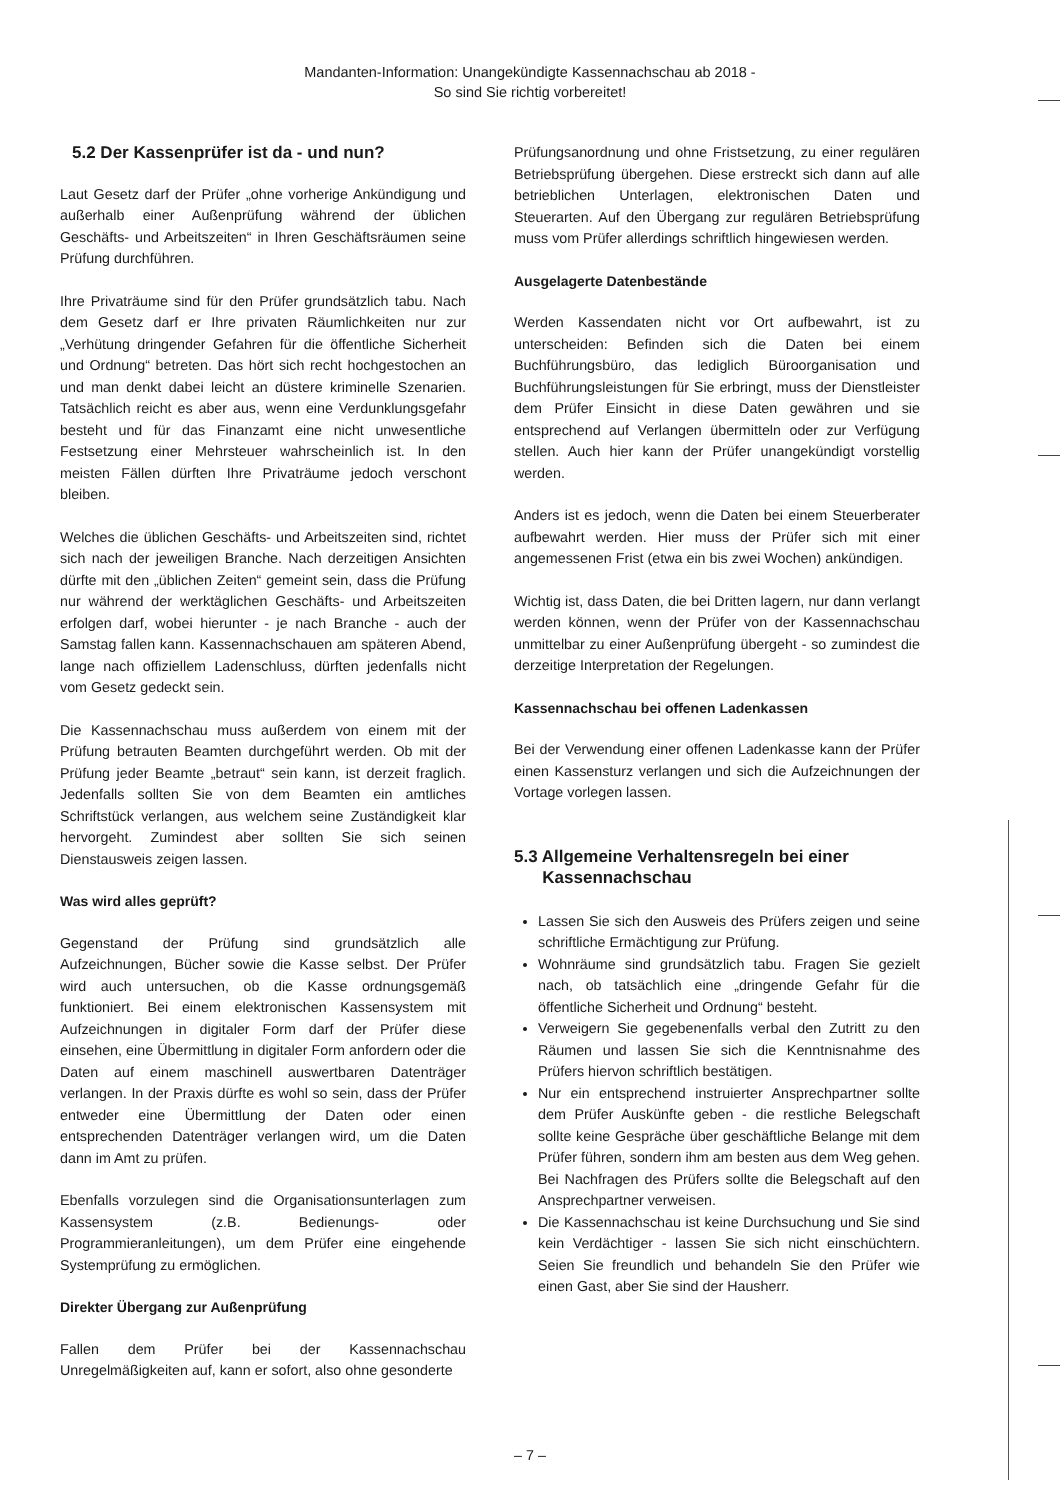Mandanten-Information: Unangekündigte Kassennachschau ab 2018 -
So sind Sie richtig vorbereitet!
5.2 Der Kassenprüfer ist da - und nun?
Laut Gesetz darf der Prüfer „ohne vorherige Ankündigung und außerhalb einer Außenprüfung während der üblichen Geschäfts- und Arbeitszeiten“ in Ihren Geschäftsräumen seine Prüfung durchführen.
Ihre Privaträume sind für den Prüfer grundsätzlich tabu. Nach dem Gesetz darf er Ihre privaten Räumlichkeiten nur zur „Verhütung dringender Gefahren für die öffentliche Sicherheit und Ordnung“ betreten. Das hört sich recht hochgestochen an und man denkt dabei leicht an düstere kriminelle Szenarien. Tatsächlich reicht es aber aus, wenn eine Verdunklungsgefahr besteht und für das Finanzamt eine nicht unwesentliche Festsetzung einer Mehrsteuer wahrscheinlich ist. In den meisten Fällen dürften Ihre Privaträume jedoch verschont bleiben.
Welches die üblichen Geschäfts- und Arbeitszeiten sind, richtet sich nach der jeweiligen Branche. Nach derzeitigen Ansichten dürfte mit den „üblichen Zeiten“ gemeint sein, dass die Prüfung nur während der werktäglichen Geschäfts- und Arbeitszeiten erfolgen darf, wobei hierunter - je nach Branche - auch der Samstag fallen kann. Kassennachschauen am späteren Abend, lange nach offiziellem Ladenschluss, dürften jedenfalls nicht vom Gesetz gedeckt sein.
Die Kassennachschau muss außerdem von einem mit der Prüfung betrauten Beamten durchgeführt werden. Ob mit der Prüfung jeder Beamte „betraut“ sein kann, ist derzeit fraglich. Jedenfalls sollten Sie von dem Beamten ein amtliches Schriftstück verlangen, aus welchem seine Zuständigkeit klar hervorgeht. Zumindest aber sollten Sie sich seinen Dienstausweis zeigen lassen.
Was wird alles geprüft?
Gegenstand der Prüfung sind grundsätzlich alle Aufzeichnungen, Bücher sowie die Kasse selbst. Der Prüfer wird auch untersuchen, ob die Kasse ordnungsgemäß funktioniert. Bei einem elektronischen Kassensystem mit Aufzeichnungen in digitaler Form darf der Prüfer diese einsehen, eine Übermittlung in digitaler Form anfordern oder die Daten auf einem maschinell auswertbaren Datenträger verlangen. In der Praxis dürfte es wohl so sein, dass der Prüfer entweder eine Übermittlung der Daten oder einen entsprechenden Datenträger verlangen wird, um die Daten dann im Amt zu prüfen.
Ebenfalls vorzulegen sind die Organisationsunterlagen zum Kassensystem (z.B. Bedienungs- oder Programmieranleitungen), um dem Prüfer eine eingehende Systemprüfung zu ermöglichen.
Direkter Übergang zur Außenprüfung
Fallen dem Prüfer bei der Kassennachschau Unregelmäßigkeiten auf, kann er sofort, also ohne gesonderte
Prüfungsanordnung und ohne Fristsetzung, zu einer regulären Betriebsprüfung übergehen. Diese erstreckt sich dann auf alle betrieblichen Unterlagen, elektronischen Daten und Steuerarten. Auf den Übergang zur regulären Betriebsprüfung muss vom Prüfer allerdings schriftlich hingewiesen werden.
Ausgelagerte Datenbestände
Werden Kassendaten nicht vor Ort aufbewahrt, ist zu unterscheiden: Befinden sich die Daten bei einem Buchführungsbüro, das lediglich Büroorganisation und Buchführungsleistungen für Sie erbringt, muss der Dienstleister dem Prüfer Einsicht in diese Daten gewähren und sie entsprechend auf Verlangen übermitteln oder zur Verfügung stellen. Auch hier kann der Prüfer unangekündigt vorstellig werden.
Anders ist es jedoch, wenn die Daten bei einem Steuerberater aufbewahrt werden. Hier muss der Prüfer sich mit einer angemessenen Frist (etwa ein bis zwei Wochen) ankündigen.
Wichtig ist, dass Daten, die bei Dritten lagern, nur dann verlangt werden können, wenn der Prüfer von der Kassennachschau unmittelbar zu einer Außenprüfung übergeht - so zumindest die derzeitige Interpretation der Regelungen.
Kassennachschau bei offenen Ladenkassen
Bei der Verwendung einer offenen Ladenkasse kann der Prüfer einen Kassensturz verlangen und sich die Aufzeichnungen der Vortage vorlegen lassen.
5.3 Allgemeine Verhaltensregeln bei einer
Kassennachschau
Lassen Sie sich den Ausweis des Prüfers zeigen und seine schriftliche Ermächtigung zur Prüfung.
Wohnräume sind grundsätzlich tabu. Fragen Sie gezielt nach, ob tatsächlich eine „dringende Gefahr für die öffentliche Sicherheit und Ordnung“ besteht.
Verweigern Sie gegebenenfalls verbal den Zutritt zu den Räumen und lassen Sie sich die Kenntnisnahme des Prüfers hiervon schriftlich bestätigen.
Nur ein entsprechend instruierter Ansprechpartner sollte dem Prüfer Auskünfte geben - die restliche Belegschaft sollte keine Gespräche über geschäftliche Belange mit dem Prüfer führen, sondern ihm am besten aus dem Weg gehen. Bei Nachfragen des Prüfers sollte die Belegschaft auf den Ansprechpartner verweisen.
Die Kassennachschau ist keine Durchsuchung und Sie sind kein Verdächtiger - lassen Sie sich nicht einschüchtern. Seien Sie freundlich und behandeln Sie den Prüfer wie einen Gast, aber Sie sind der Hausherr.
– 7 –